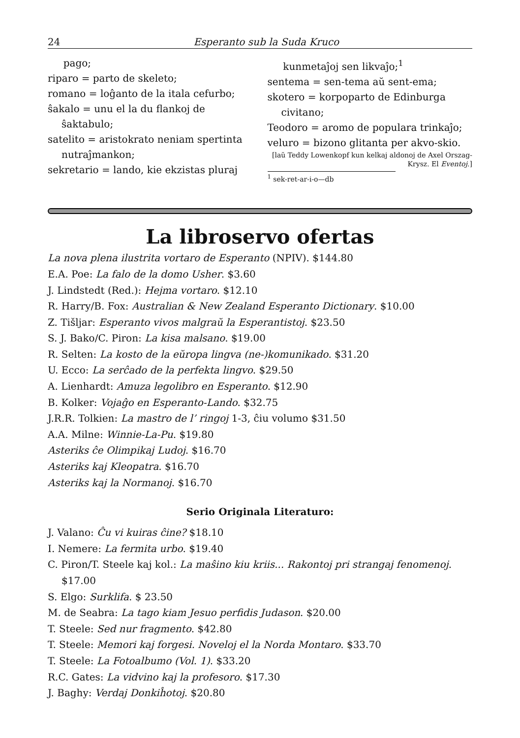24 Esperanto sub la Suda Kruco
pago;
riparo = parto de skeleto;
romano = loĝanto de la itala cefurbo;
ŝakalo = unu el la du flankoj de ŝaktabulo;
satelito = aristokrato neniam spertinta nutraĵmankon;
sekretario = lando, kie ekzistas pluraj
kunmetaĵoj sen likvaĵo;<sup>1</sup>
sentema = sen-tema aŭ sent-ema;
skotero = korpoparto de Edinburga civitano;
Teodoro = aromo de populara trinkaĵo;
veluro = bizono glitanta per akvo-skio.
[laŭ Teddy Lowenkopf kun kelkaj aldonoj de Axel Orszag-Krysz. El Eventoj.]
<sup>1</sup> sek-ret-ar-i-o—db
La libroservo ofertas
La nova plena ilustrita vortaro de Esperanto (NPIV). $144.80
E.A. Poe: La falo de la domo Usher. $3.60
J. Lindstedt (Red.): Hejma vortaro. $12.10
R. Harry/B. Fox: Australian & New Zealand Esperanto Dictionary. $10.00
Z. Tišljar: Esperanto vivos malgraŭ la Esperantistoj. $23.50
S. J. Bako/C. Piron: La kisa malsano. $19.00
R. Selten: La kosto de la eŭropa lingva (ne-)komunikado. $31.20
U. Ecco: La serĉado de la perfekta lingvo. $29.50
A. Lienhardt: Amuza legolibro en Esperanto. $12.90
B. Kolker: Vojaĝo en Esperanto-Lando. $32.75
J.R.R. Tolkien: La mastro de l’ ringoj 1-3, ĉiu volumo $31.50
A.A. Milne: Winnie-La-Pu. $19.80
Asteriks ĉe Olimpikaj Ludoj. $16.70
Asteriks kaj Kleopatra. $16.70
Asteriks kaj la Normanoj. $16.70
Serio Originala Literaturo:
J. Valano: Ĉu vi kuiras ĉine? $18.10
I. Nemere: La fermita urbo. $19.40
C. Piron/T. Steele kaj kol.: La maŝino kiu kriis... Rakontoj pri strangaj fenomenoj. $17.00
S. Elgo: Surklifa. $ 23.50
M. de Seabra: La tago kiam Jesuo perfidis Judason. $20.00
T. Steele: Sed nur fragmento. $42.80
T. Steele: Memori kaj forgesi. Noveloj el la Norda Montaro. $33.70
T. Steele: La Fotoalbumo (Vol. 1). $33.20
R.C. Gates: La vidvino kaj la profesoro. $17.30
J. Baghy: Verdaj Donkiĥotoj. $20.80